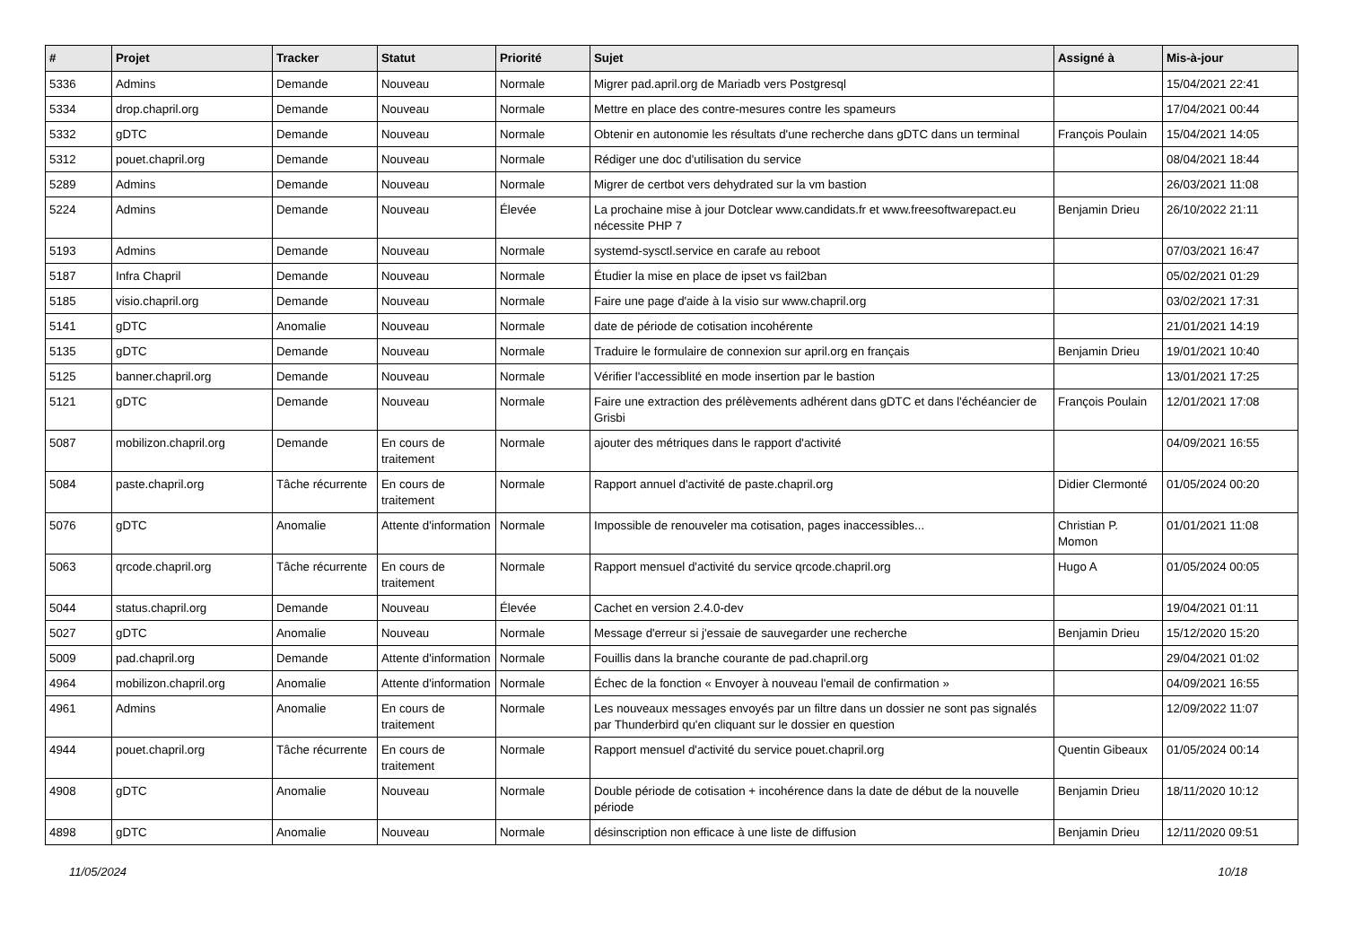| # | Projet | Tracker | Statut | Priorité | Sujet | Assigné à | Mis-à-jour |
| --- | --- | --- | --- | --- | --- | --- | --- |
| 5336 | Admins | Demande | Nouveau | Normale | Migrer pad.april.org de Mariadb vers Postgresql | | 15/04/2021 22:41 |
| 5334 | drop.chapril.org | Demande | Nouveau | Normale | Mettre en place des contre-mesures contre les spameurs | | 17/04/2021 00:44 |
| 5332 | gDTC | Demande | Nouveau | Normale | Obtenir en autonomie les résultats d'une recherche dans gDTC dans un terminal | François Poulain | 15/04/2021 14:05 |
| 5312 | pouet.chapril.org | Demande | Nouveau | Normale | Rédiger une doc d'utilisation du service | | 08/04/2021 18:44 |
| 5289 | Admins | Demande | Nouveau | Normale | Migrer de certbot vers dehydrated sur la vm bastion | | 26/03/2021 11:08 |
| 5224 | Admins | Demande | Nouveau | Élevée | La prochaine mise à jour Dotclear www.candidats.fr et www.freesoftwarepact.eu nécessite PHP 7 | Benjamin Drieu | 26/10/2022 21:11 |
| 5193 | Admins | Demande | Nouveau | Normale | systemd-sysctl.service en carafe au reboot | | 07/03/2021 16:47 |
| 5187 | Infra Chapril | Demande | Nouveau | Normale | Étudier la mise en place de ipset vs fail2ban | | 05/02/2021 01:29 |
| 5185 | visio.chapril.org | Demande | Nouveau | Normale | Faire une page d'aide à la visio sur www.chapril.org | | 03/02/2021 17:31 |
| 5141 | gDTC | Anomalie | Nouveau | Normale | date de période de cotisation incohérente | | 21/01/2021 14:19 |
| 5135 | gDTC | Demande | Nouveau | Normale | Traduire le formulaire de connexion sur april.org en français | Benjamin Drieu | 19/01/2021 10:40 |
| 5125 | banner.chapril.org | Demande | Nouveau | Normale | Vérifier l'accessiblité en mode insertion par le bastion | | 13/01/2021 17:25 |
| 5121 | gDTC | Demande | Nouveau | Normale | Faire une extraction des prélèvements adhérent dans gDTC et dans l'échéancier de Grisbi | François Poulain | 12/01/2021 17:08 |
| 5087 | mobilizon.chapril.org | Demande | En cours de traitement | Normale | ajouter des métriques dans le rapport d'activité | | 04/09/2021 16:55 |
| 5084 | paste.chapril.org | Tâche récurrente | En cours de traitement | Normale | Rapport annuel d'activité de paste.chapril.org | Didier Clermonté | 01/05/2024 00:20 |
| 5076 | gDTC | Anomalie | Attente d'information | Normale | Impossible de renouveler ma cotisation, pages inaccessibles... | Christian P. Momon | 01/01/2021 11:08 |
| 5063 | qrcode.chapril.org | Tâche récurrente | En cours de traitement | Normale | Rapport mensuel d'activité du service qrcode.chapril.org | Hugo A | 01/05/2024 00:05 |
| 5044 | status.chapril.org | Demande | Nouveau | Élevée | Cachet en version 2.4.0-dev | | 19/04/2021 01:11 |
| 5027 | gDTC | Anomalie | Nouveau | Normale | Message d'erreur si j'essaie de sauvegarder une recherche | Benjamin Drieu | 15/12/2020 15:20 |
| 5009 | pad.chapril.org | Demande | Attente d'information | Normale | Fouillis dans la branche courante de pad.chapril.org | | 29/04/2021 01:02 |
| 4964 | mobilizon.chapril.org | Anomalie | Attente d'information | Normale | Échec de la fonction « Envoyer à nouveau l'email de confirmation » | | 04/09/2021 16:55 |
| 4961 | Admins | Anomalie | En cours de traitement | Normale | Les nouveaux messages envoyés par un filtre dans un dossier ne sont pas signalés par Thunderbird qu'en cliquant sur le dossier en question | | 12/09/2022 11:07 |
| 4944 | pouet.chapril.org | Tâche récurrente | En cours de traitement | Normale | Rapport mensuel d'activité du service pouet.chapril.org | Quentin Gibeaux | 01/05/2024 00:14 |
| 4908 | gDTC | Anomalie | Nouveau | Normale | Double période de cotisation + incohérence dans la date de début de la nouvelle période | Benjamin Drieu | 18/11/2020 10:12 |
| 4898 | gDTC | Anomalie | Nouveau | Normale | désinscription non efficace à une liste de diffusion | Benjamin Drieu | 12/11/2020 09:51 |
11/05/2024 10/18